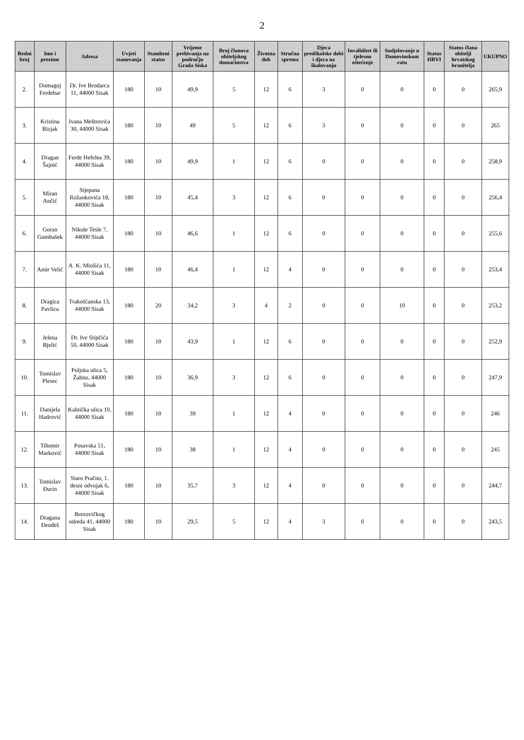2
| Redni broj | Ime i prezime | Adresa | Uvjeti stanovanja | Stambeni status | Vrijeme prebivanja na području Grada Siska | Broj članova obiteljskog domaćinstva | Životna dob | Stručna sprema | Djeca predškolske dobi i djeca na školovanju | Invaliditet ili tjelesno oštećenje | Sudjelovanje u Domovinskom ratu | Status HRVI | Status člana obitelji hrvatskog branitelja | UKUPNO |
| --- | --- | --- | --- | --- | --- | --- | --- | --- | --- | --- | --- | --- | --- | --- |
| 2. | Domagoj Ferdebar | Dr. Ive Brodarca 11, 44000 Sisak | 180 | 10 | 49,9 | 5 | 12 | 6 | 3 | 0 | 0 | 0 | 0 | 265,9 |
| 3. | Kristina Bizjak | Ivana Meštrovića 30, 44000 Sisak | 180 | 10 | 49 | 5 | 12 | 6 | 3 | 0 | 0 | 0 | 0 | 265 |
| 4. | Dragan Šajnić | Ferde Hefelea 39, 44000 Sisak | 180 | 10 | 49,9 | 1 | 12 | 6 | 0 | 0 | 0 | 0 | 0 | 258,9 |
| 5. | Miran Ančić | Stjepana Rožankovića 18, 44000 Sisak | 180 | 10 | 45,4 | 3 | 12 | 6 | 0 | 0 | 0 | 0 | 0 | 256,4 |
| 6. | Goran Gombašek | Nikole Tesle 7, 44000 Sisak | 180 | 10 | 46,6 | 1 | 12 | 6 | 0 | 0 | 0 | 0 | 0 | 255,6 |
| 7. | Amir Velić | A. K. Miošića 11, 44000 Sisak | 180 | 10 | 46,4 | 1 | 12 | 4 | 0 | 0 | 0 | 0 | 0 | 253,4 |
| 8. | Dragica Pavlica | Trakošćanska 13, 44000 Sisak | 180 | 20 | 34,2 | 3 | 4 | 2 | 0 | 0 | 10 | 0 | 0 | 253,2 |
| 9. | Jelena Bjelić | Dr. Ive Stipčića 50, 44000 Sisak | 180 | 10 | 43,9 | 1 | 12 | 6 | 0 | 0 | 0 | 0 | 0 | 252,9 |
| 10. | Tomislav Plesec | Poljska ulica 5, Žabno, 44000 Sisak | 180 | 10 | 36,9 | 3 | 12 | 6 | 0 | 0 | 0 | 0 | 0 | 247,9 |
| 11. | Danijela Hadrović | Kalnička ulica 10, 44000 Sisak | 180 | 10 | 39 | 1 | 12 | 4 | 0 | 0 | 0 | 0 | 0 | 246 |
| 12. | Tihomir Marković | Posavska 51, 44000 Sisak | 180 | 10 | 38 | 1 | 12 | 4 | 0 | 0 | 0 | 0 | 0 | 245 |
| 13. | Tomislav Đurin | Staro Pračno, 1. desni odvojak 6, 44000 Sisak | 180 | 10 | 35,7 | 3 | 12 | 4 | 0 | 0 | 0 | 0 | 0 | 244,7 |
| 14. | Dragana Đenđeš | Brezovičkog odreda 41, 44000 Sisak | 180 | 10 | 29,5 | 5 | 12 | 4 | 3 | 0 | 0 | 0 | 0 | 243,5 |